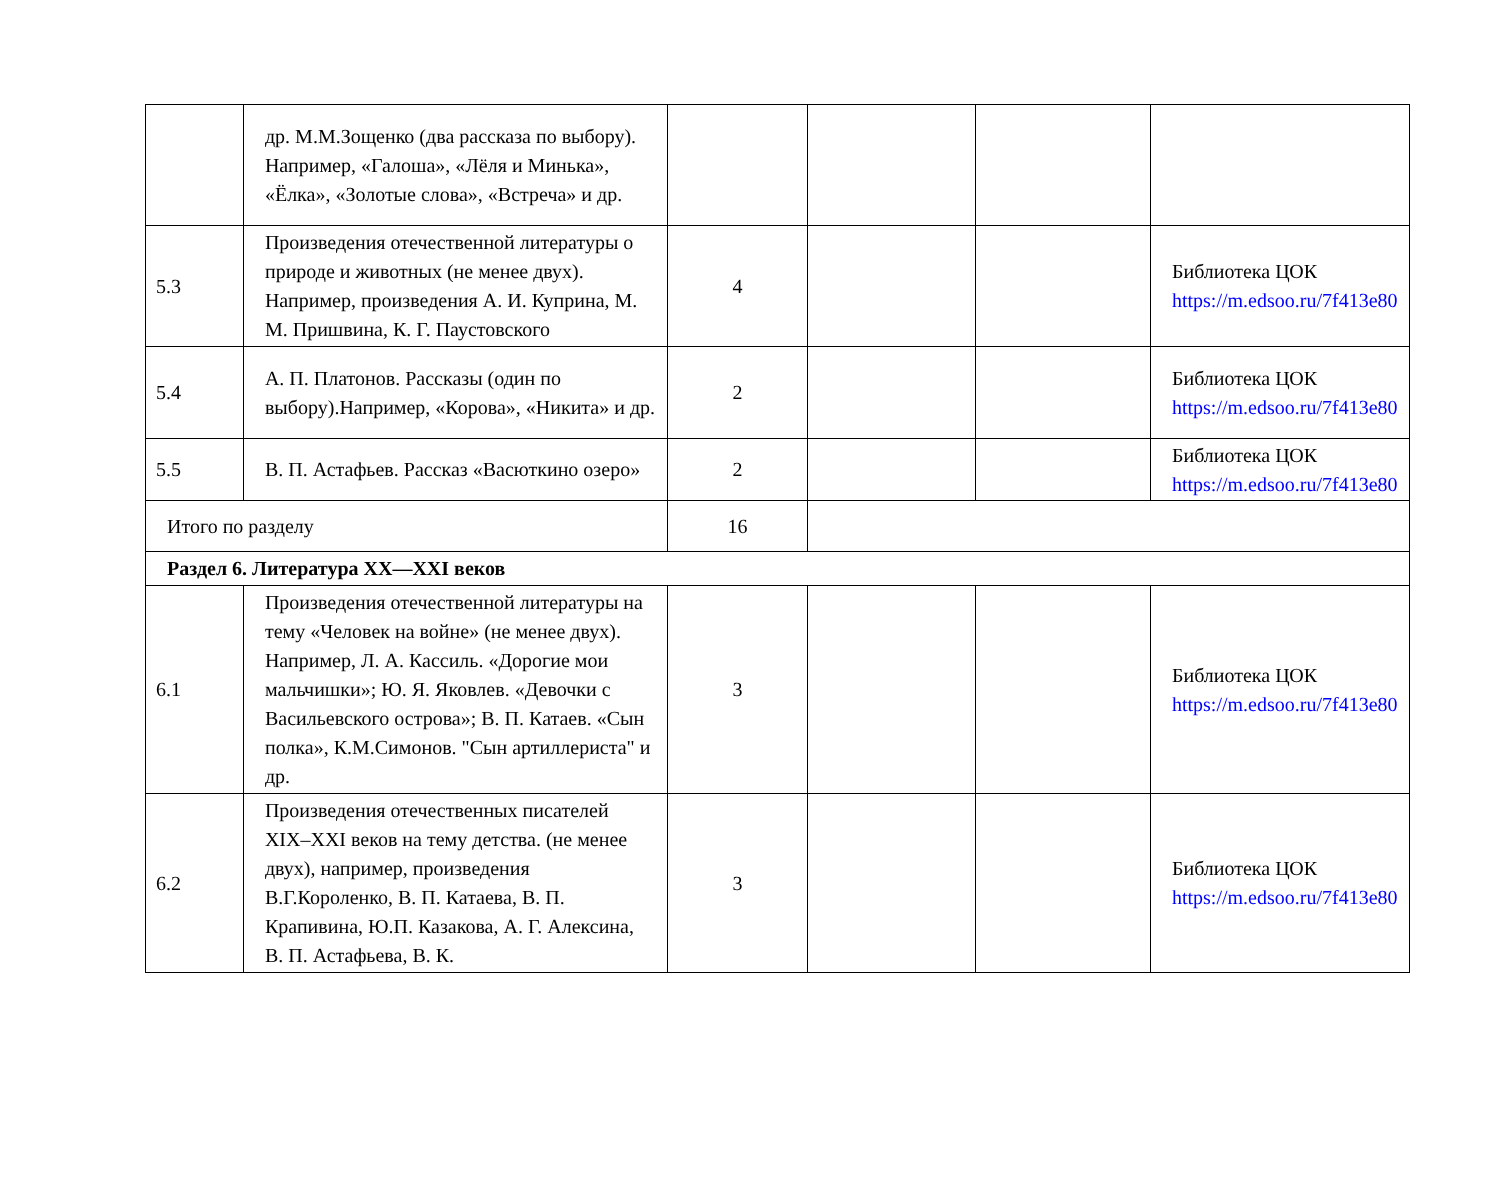| | др. М.М.Зощенко (два рассказа по выбору). Например, «Галоша», «Лёля и Минька», «Ёлка», «Золотые слова», «Встреча» и др. | | | | |
| 5.3 | Произведения отечественной литературы о природе и животных (не менее двух). Например, произведения А. И. Куприна, М. М. Пришвина, К. Г. Паустовского | 4 | | | Библиотека ЦОК https://m.edsoo.ru/7f413e80 |
| 5.4 | А. П. Платонов. Рассказы (один по выбору).Например, «Корова», «Никита» и др. | 2 | | | Библиотека ЦОК https://m.edsoo.ru/7f413e80 |
| 5.5 | В. П. Астафьев. Рассказ «Васюткино озеро» | 2 | | | Библиотека ЦОК https://m.edsoo.ru/7f413e80 |
| Итого по разделу | | 16 | | | |
| Раздел 6. Литература XX—XXI веков | | | | | |
| 6.1 | Произведения отечественной литературы на тему «Человек на войне» (не менее двух). Например, Л. А. Кассиль. «Дорогие мои мальчишки»; Ю. Я. Яковлев. «Девочки с Васильевского острова»; В. П. Катаев. «Сын полка», К.М.Симонов. "Сын артиллериста" и др. | 3 | | | Библиотека ЦОК https://m.edsoo.ru/7f413e80 |
| 6.2 | Произведения отечественных писателей XIX–XXI веков на тему детства. (не менее двух), например, произведения В.Г.Короленко, В. П. Катаева, В. П. Крапивина, Ю.П. Казакова, А. Г. Алексина, В. П. Астафьева, В. К. | 3 | | | Библиотека ЦОК https://m.edsoo.ru/7f413e80 |